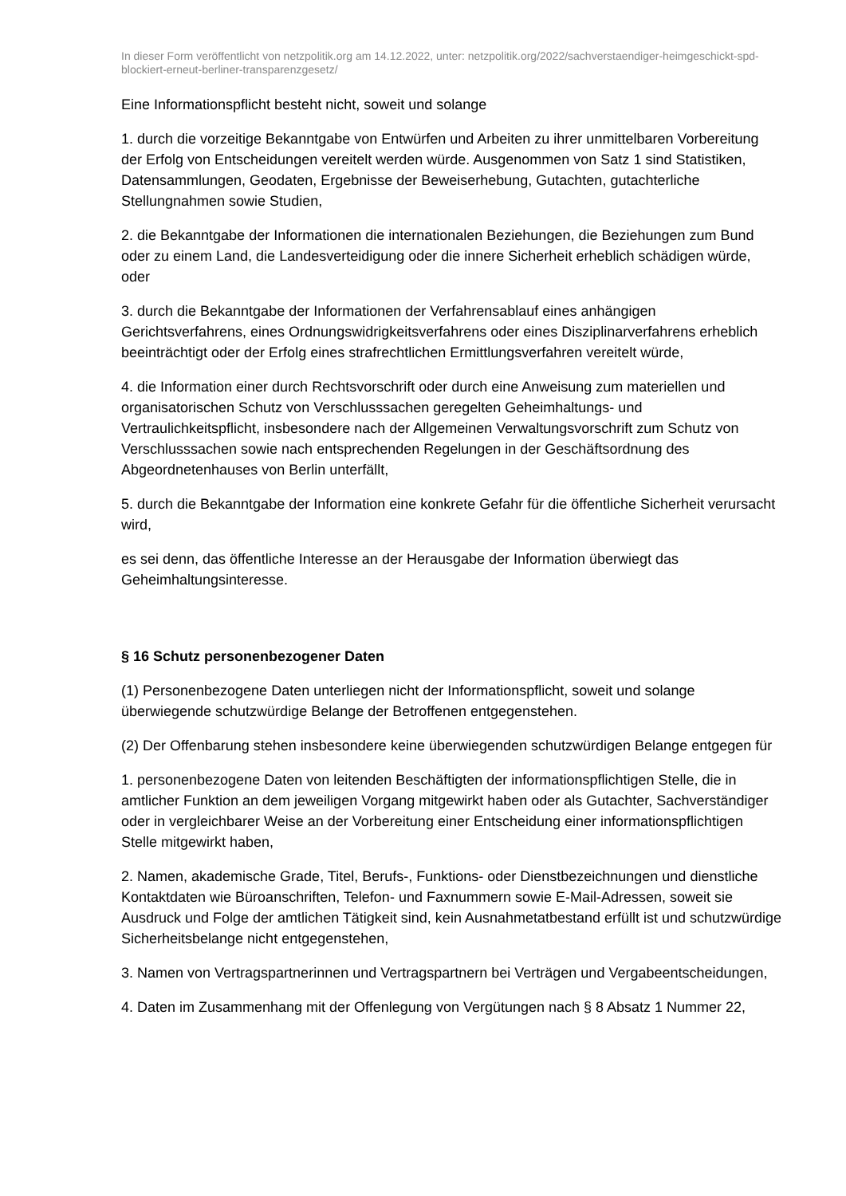In dieser Form veröffentlicht von netzpolitik.org am 14.12.2022, unter: netzpolitik.org/2022/sachverstaendiger-heimgeschickt-spd-blockiert-erneut-berliner-transparenzgesetz/
Eine Informationspflicht besteht nicht, soweit und solange
1. durch die vorzeitige Bekanntgabe von Entwürfen und Arbeiten zu ihrer unmittelbaren Vorbereitung der Erfolg von Entscheidungen vereitelt werden würde. Ausgenommen von Satz 1 sind Statistiken, Datensammlungen, Geodaten, Ergebnisse der Beweiserhebung, Gutachten, gutachterliche Stellungnahmen sowie Studien,
2. die Bekanntgabe der Informationen die internationalen Beziehungen, die Beziehungen zum Bund oder zu einem Land, die Landesverteidigung oder die innere Sicherheit erheblich schädigen würde, oder
3. durch die Bekanntgabe der Informationen der Verfahrensablauf eines anhängigen Gerichtsverfahrens, eines Ordnungswidrigkeitsverfahrens oder eines Disziplinarverfahrens erheblich beeinträchtigt oder der Erfolg eines strafrechtlichen Ermittlungsverfahren vereitelt würde,
4. die Information einer durch Rechtsvorschrift oder durch eine Anweisung zum materiellen und organisatorischen Schutz von Verschlusssachen geregelten Geheimhaltungs- und Vertraulichkeitspflicht, insbesondere nach der Allgemeinen Verwaltungsvorschrift zum Schutz von Verschlusssachen sowie nach entsprechenden Regelungen in der Geschäftsordnung des Abgeordnetenhauses von Berlin unterfällt,
5. durch die Bekanntgabe der Information eine konkrete Gefahr für die öffentliche Sicherheit verursacht wird,
es sei denn, das öffentliche Interesse an der Herausgabe der Information überwiegt das Geheimhaltungsinteresse.
§ 16 Schutz personenbezogener Daten
(1) Personenbezogene Daten unterliegen nicht der Informationspflicht, soweit und solange überwiegende schutzwürdige Belange der Betroffenen entgegenstehen.
(2) Der Offenbarung stehen insbesondere keine überwiegenden schutzwürdigen Belange entgegen für
1. personenbezogene Daten von leitenden Beschäftigten der informationspflichtigen Stelle, die in amtlicher Funktion an dem jeweiligen Vorgang mitgewirkt haben oder als Gutachter, Sachverständiger oder in vergleichbarer Weise an der Vorbereitung einer Entscheidung einer informationspflichtigen Stelle mitgewirkt haben,
2. Namen, akademische Grade, Titel, Berufs-, Funktions- oder Dienstbezeichnungen und dienstliche Kontaktdaten wie Büroanschriften, Telefon- und Faxnummern sowie E-Mail-Adressen, soweit sie Ausdruck und Folge der amtlichen Tätigkeit sind, kein Ausnahmetatbestand erfüllt ist und schutzwürdige Sicherheitsbelange nicht entgegenstehen,
3. Namen von Vertragspartnerinnen und Vertragspartnern bei Verträgen und Vergabeentscheidungen,
4. Daten im Zusammenhang mit der Offenlegung von Vergütungen nach § 8 Absatz 1 Nummer 22,